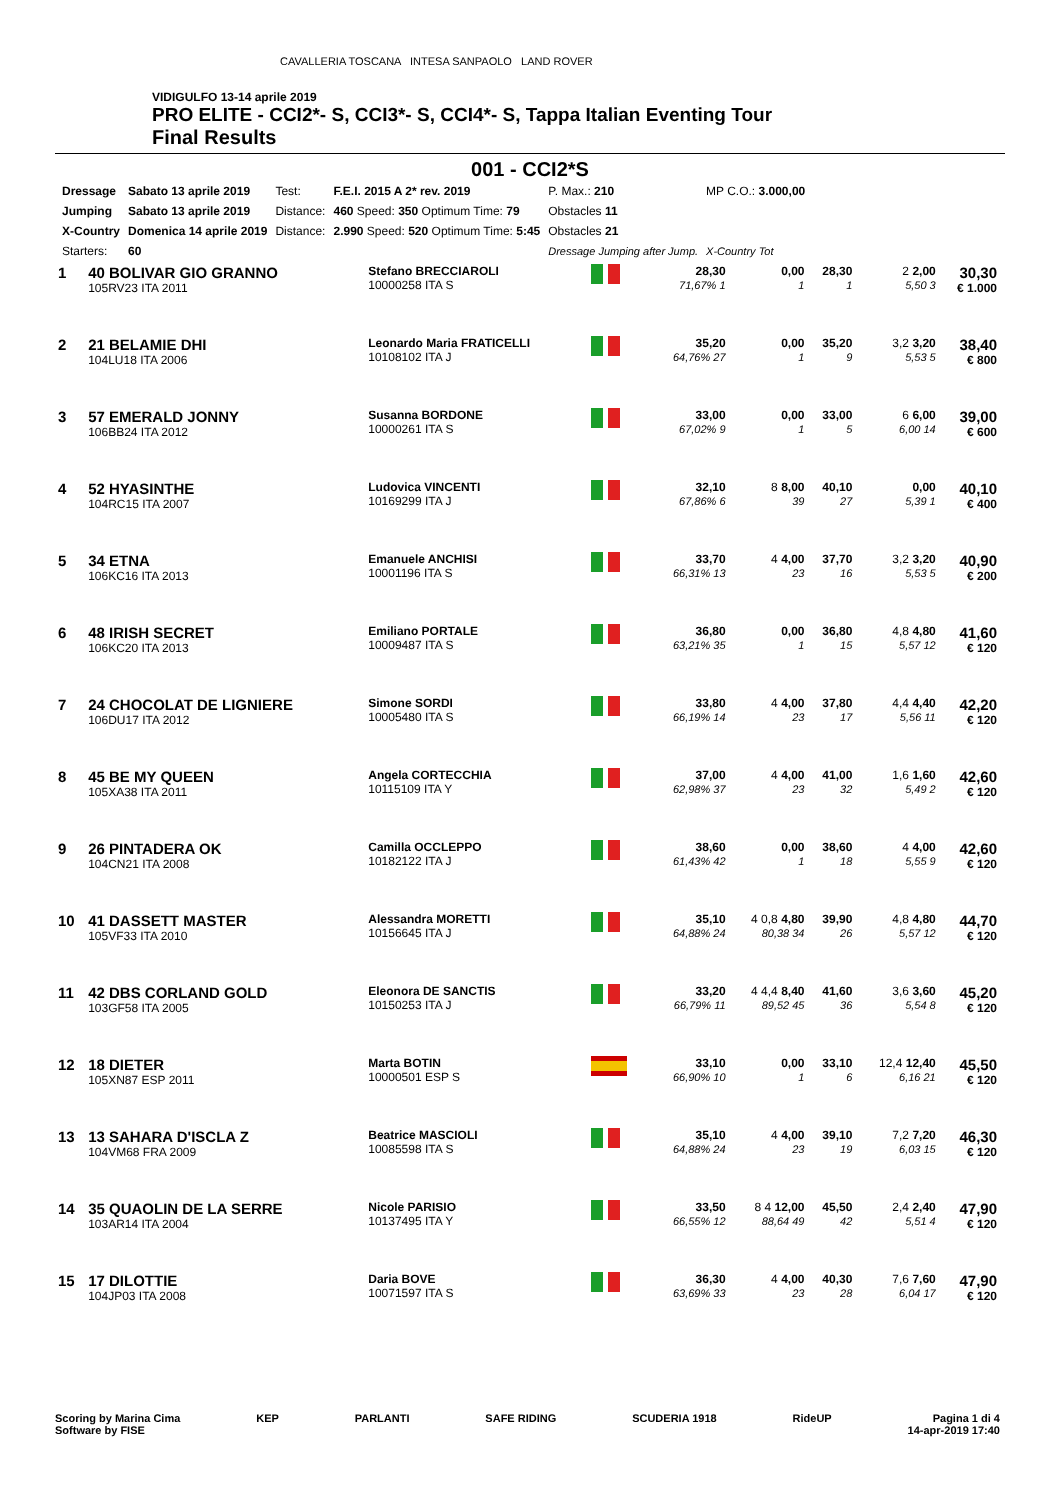CAVALLERIA TOSCANA INTESA SANPAOLO LAND ROVER
VIDIGULFO 13-14 aprile 2019
PRO ELITE - CCI2*- S, CCI3*- S, CCI4*- S, Tappa Italian Eventing Tour
Final Results
001 - CCI2*S
| Dressage | Sabato 13 aprile 2019 | Test: | F.E.I. 2015 A 2* rev. 2019 | P. Max.: 210 | MP C.O.: 3.000,00 |
| Jumping | Sabato 13 aprile 2019 | Distance: | 460 Speed: 350 Optimum Time: 79 | Obstacles 11 | |
| X-Country | Domenica 14 aprile 2019 | Distance: | 2.990 Speed: 520 Optimum Time: 5:45 | Obstacles 21 | |
| Starters: | 60 | | | Dressage Jumping after Jump. | X-Country Tot |
| 1 | 40 BOLIVAR GIO GRANNO 105RV23 ITA 2011 | Stefano BRECCIAROLI 10000258 ITA S | | 28,30 71,67% 1 | 0,00 1 | 28,30 1 | 2 2,00 5,50 3 | 30,30 € 1.000 |
| 2 | 21 BELAMIE DHI 104LU18 ITA 2006 | Leonardo Maria FRATICELLI 10108102 ITA J | | 35,20 64,76% 27 | 0,00 1 | 35,20 9 | 3,2 3,20 5,53 5 | 38,40 € 800 |
| 3 | 57 EMERALD JONNY 106BB24 ITA 2012 | Susanna BORDONE 10000261 ITA S | | 33,00 67,02% 9 | 0,00 1 | 33,00 5 | 6 6,00 6,00 14 | 39,00 € 600 |
| 4 | 52 HYASINTHE 104RC15 ITA 2007 | Ludovica VINCENTI 10169299 ITA J | | 32,10 67,86% 6 | 8 8,00 39 | 40,10 27 | 0,00 5,39 1 | 40,10 € 400 |
| 5 | 34 ETNA 106KC16 ITA 2013 | Emanuele ANCHISI 10001196 ITA S | | 33,70 66,31% 13 | 4 4,00 23 | 37,70 16 | 3,2 3,20 5,53 5 | 40,90 € 200 |
| 6 | 48 IRISH SECRET 106KC20 ITA 2013 | Emiliano PORTALE 10009487 ITA S | | 36,80 63,21% 35 | 0,00 1 | 36,80 15 | 4,8 4,80 5,57 12 | 41,60 € 120 |
| 7 | 24 CHOCOLAT DE LIGNIERE 106DU17 ITA 2012 | Simone SORDI 10005480 ITA S | | 33,80 66,19% 14 | 4 4,00 23 | 37,80 17 | 4,4 4,40 5,56 11 | 42,20 € 120 |
| 8 | 45 BE MY QUEEN 105XA38 ITA 2011 | Angela CORTECCHIA 10115109 ITA Y | | 37,00 62,98% 37 | 4 4,00 23 | 41,00 32 | 1,6 1,60 5,49 2 | 42,60 € 120 |
| 9 | 26 PINTADERA OK 104CN21 ITA 2008 | Camilla OCCLEPPO 10182122 ITA J | | 38,60 61,43% 42 | 0,00 1 | 38,60 18 | 4 4,00 5,55 9 | 42,60 € 120 |
| 10 | 41 DASSETT MASTER 105VF33 ITA 2010 | Alessandra MORETTI 10156645 ITA J | | 35,10 64,88% 24 | 4 0,8 4,80 80,38 34 | 39,90 26 | 4,8 4,80 5,57 12 | 44,70 € 120 |
| 11 | 42 DBS CORLAND GOLD 103GF58 ITA 2005 | Eleonora DE SANCTIS 10150253 ITA J | | 33,20 66,79% 11 | 4 4,4 8,40 89,52 45 | 41,60 36 | 3,6 3,60 5,54 8 | 45,20 € 120 |
| 12 | 18 DIETER 105XN87 ESP 2011 | Marta BOTIN 10000501 ESP S | | 33,10 66,90% 10 | 0,00 1 | 33,10 6 | 12,4 12,40 6,16 21 | 45,50 € 120 |
| 13 | 13 SAHARA D'ISCLA Z 104VM68 FRA 2009 | Beatrice MASCIOLI 10085598 ITA S | | 35,10 64,88% 24 | 4 4,00 23 | 39,10 19 | 7,2 7,20 6,03 15 | 46,30 € 120 |
| 14 | 35 QUAOLIN DE LA SERRE 103AR14 ITA 2004 | Nicole PARISIO 10137495 ITA Y | | 33,50 66,55% 12 | 8 4 12,00 88,64 49 | 45,50 42 | 2,4 2,40 5,51 4 | 47,90 € 120 |
| 15 | 17 DILOTTIE 104JP03 ITA 2008 | Daria BOVE 10071597 ITA S | | 36,30 63,69% 33 | 4 4,00 23 | 40,30 28 | 7,6 7,60 6,04 17 | 47,90 € 120 |
Scoring by Marina Cima
Software by FISE
KEP PARLANTI SAFE RIDING SCUDERIA 1918 RideUP Pagina 1 di 4
14-apr-2019 17:40